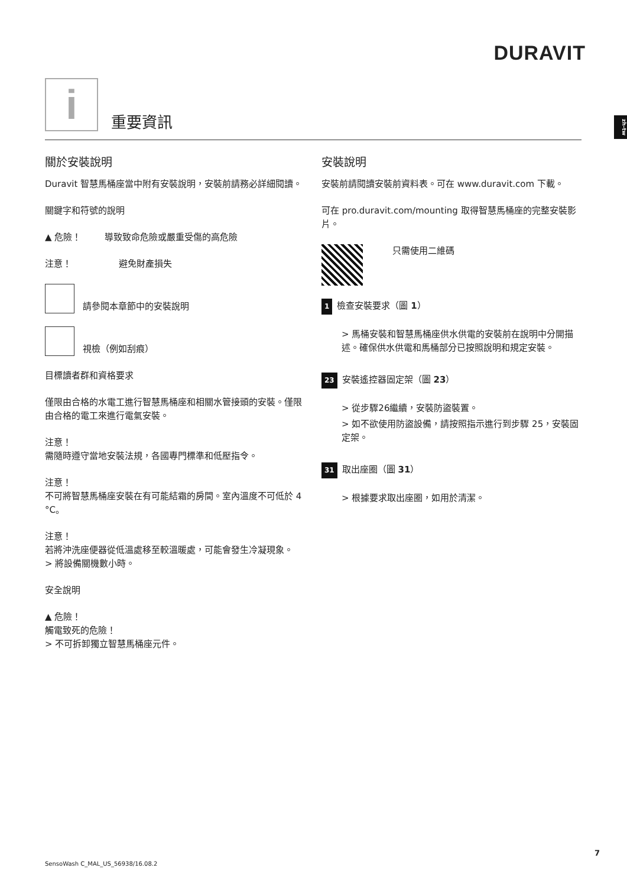DURAVIT
zh-tw
i 重要資訊
關於安裝說明
Duravit 智慧馬桶座當中附有安裝說明，安裝前請務必詳細閱讀。
關鍵字和符號的說明
▲ 危險！ 導致致命危險或嚴重受傷的高危險
注意！ 避免財產損失
請參閱本章節中的安裝說明
視檢（例如刮痕）
目標讀者群和資格要求
僅限由合格的水電工進行智慧馬桶座和相關水管接頭的安裝。僅限由合格的電工來進行電氣安裝。
注意！
需隨時遵守當地安裝法規，各國專門標準和低壓指令。
注意！
不可將智慧馬桶座安裝在有可能結霜的房間。室內溫度不可低於 4 °C。
注意！
若將沖洗座便器從低溫處移至較溫暖處，可能會發生冷凝現象。
> 將設備關機數小時。
安全說明
▲ 危險！
觸電致死的危險！
> 不可拆卸獨立智慧馬桶座元件。
安裝說明
安裝前請閱讀安裝前資料表。可在 www.duravit.com 下載。
可在 pro.duravit.com/mounting 取得智慧馬桶座的完整安裝影片。
只需使用二維碼
1 檢查安裝要求（圖 1）
> 馬桶安裝和智慧馬桶座供水供電的安裝前在說明中分開描述。確保供水供電和馬桶部分已按照說明和規定安裝。
23 安裝遙控器固定架（圖 23）
> 從步驟26繼續，安裝防盜裝置。
> 如不欲使用防盜設備，請按照指示進行到步驟 25，安裝固定架。
31 取出座圈（圖 31）
> 根據要求取出座圈，如用於清潔。
SensoWash C_MAL_US_56938/16.08.2
7